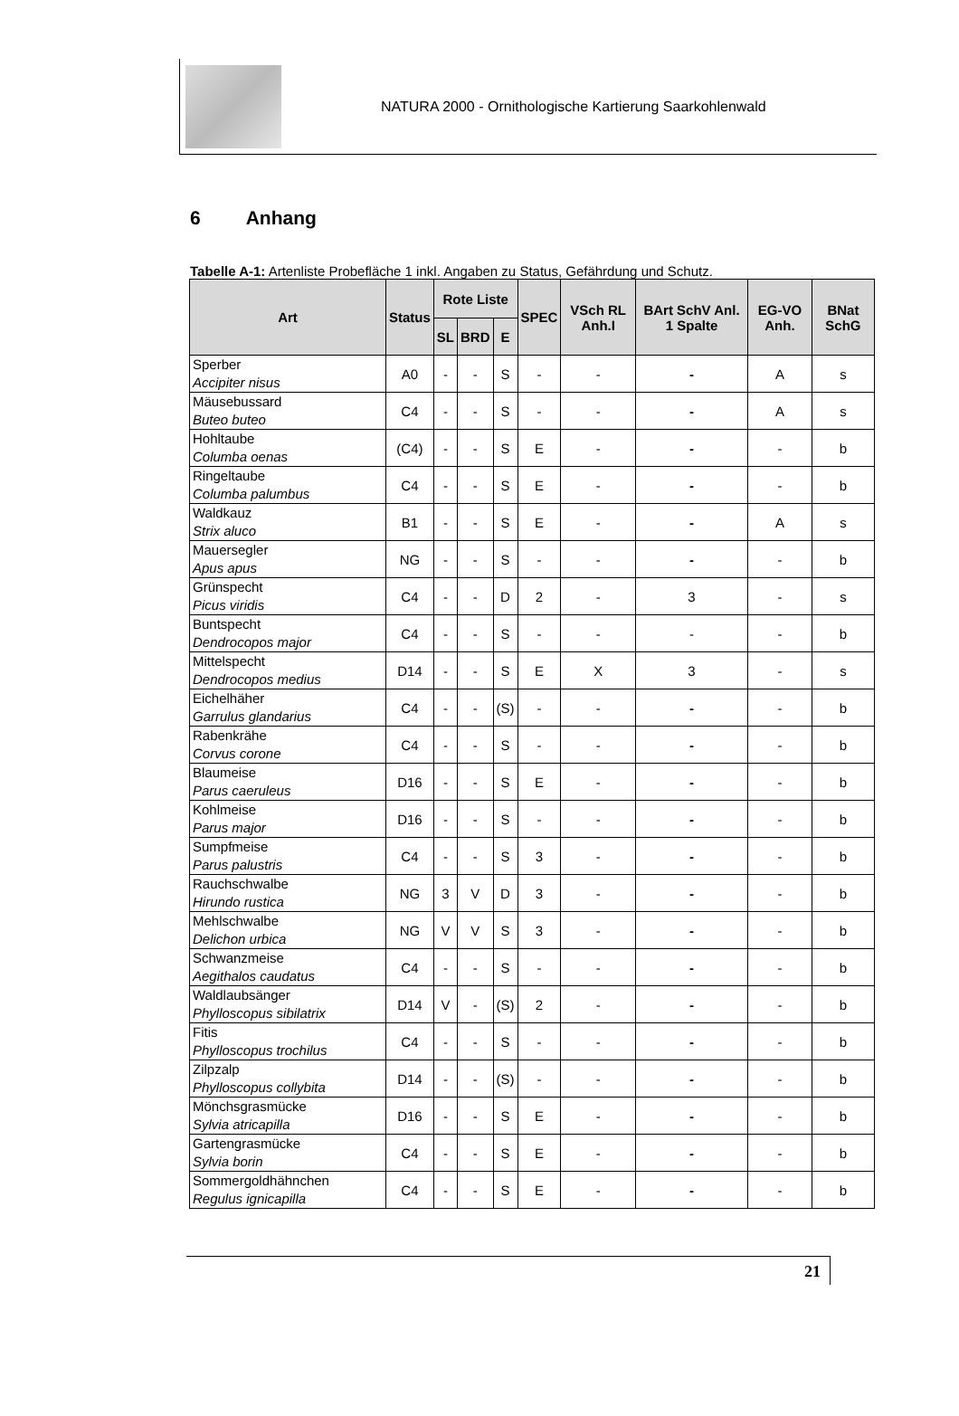NATURA 2000 - Ornithologische Kartierung Saarkohlenwald
6 Anhang
Tabelle A-1: Artenliste Probefläche 1 inkl. Angaben zu Status, Gefährdung und Schutz.
| Art | Status | Rote Liste | | | SPEC | VSch RL Anh.I | BArt SchV Anl. 1 Spalte | EG-VO Anh. | BNat SchG |
| --- | --- | --- | --- | --- | --- | --- | --- | --- | --- |
| | | SL | BRD | E | | | | | |
| Sperber Accipiter nisus | A0 | - | - | S | - | - | - | A | s |
| Mäusebussard Buteo buteo | C4 | - | - | S | - | - | - | A | s |
| Hohltaube Columba oenas | (C4) | - | - | S | E | - | - | - | b |
| Ringeltaube Columba palumbus | C4 | - | - | S | E | - | - | - | b |
| Waldkauz Strix aluco | B1 | - | - | S | E | - | - | A | s |
| Mauersegler Apus apus | NG | - | - | S | - | - | - | - | b |
| Grünspecht Picus viridis | C4 | - | - | D | 2 | - | 3 | - | s |
| Buntspecht Dendrocopos major | C4 | - | - | S | - | - | - | - | b |
| Mittelspecht Dendrocopos medius | D14 | - | - | S | E | X | 3 | - | s |
| Eichelhäher Garrulus glandarius | C4 | - | - | (S) | - | - | - | - | b |
| Rabenkrähe Corvus corone | C4 | - | - | S | - | - | - | - | b |
| Blaumeise Parus caeruleus | D16 | - | - | S | E | - | - | - | b |
| Kohlmeise Parus major | D16 | - | - | S | - | - | - | - | b |
| Sumpfmeise Parus palustris | C4 | - | - | S | 3 | - | - | - | b |
| Rauchschwalbe Hirundo rustica | NG | 3 | V | D | 3 | - | - | - | b |
| Mehlschwalbe Delichon urbica | NG | V | V | S | 3 | - | - | - | b |
| Schwanzmeise Aegithalos caudatus | C4 | - | - | S | - | - | - | - | b |
| Waldlaubsänger Phylloscopus sibilatrix | D14 | V | - | (S) | 2 | - | - | - | b |
| Fitis Phylloscopus trochilus | C4 | - | - | S | - | - | - | - | b |
| Zilpzalp Phylloscopus collybita | D14 | - | - | (S) | - | - | - | - | b |
| Mönchsgrasmücke Sylvia atricapilla | D16 | - | - | S | E | - | - | - | b |
| Gartengrasmücke Sylvia borin | C4 | - | - | S | E | - | - | - | b |
| Sommergoldhähnchen Regulus ignicapilla | C4 | - | - | S | E | - | - | - | b |
21